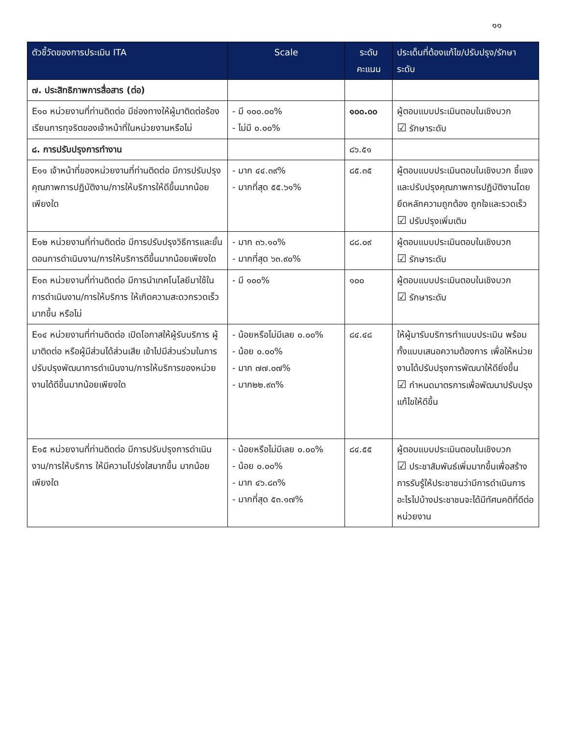๑๑
| ตัวชี้วัดของการประเมิน ITA | Scale | ระดับคะแนน | ประเด็นที่ต้องแก้ไข/ปรับปรุง/รักษาระดับ |
| --- | --- | --- | --- |
| ๗. ประสิทธิภาพการสื่อสาร (ต่อ) | | | |
| E๑๐ หน่วยงานที่ท่านติดต่อ มีช่องทางให้ผู้มาติดต่อร้องเรียนการทุจริตของเจ้าหน้าที่ในหน่วยงานหรือไม่ | - มี ๑๐๐.๐๐% - ไม่มี ๐.๐๐% | ๑๐๐.๐๐ | ผู้ตอบแบบประเมินตอบในเชิงบวก ☑ รักษาระดับ |
| ๘. การปรับปรุงการทำงาน | | ๘๖.๕๑ | |
| E๑๑ เจ้าหน้าที่ของหน่วยงานที่ท่านติดต่อ มีการปรับปรุงคุณภาพการปฏิบัติงาน/การให้บริการให้ดีขึ้นมากน้อยเพียงใด | - มาก ๔๔.๓๙% - มากที่สุด ๕๕.๖๑% | ๘๕.๓๕ | ผู้ตอบแบบประเมินตอบในเชิงบวก ชี้แจงและปรับปรุงคุณภาพการปฏิบัติงานโดยยึดหลักความถูกต้อง ถูกใจและรวดเร็ว ☑ ปรับปรุงเพิ่มเติม |
| E๑๒ หน่วยงานที่ท่านติดต่อ มีการปรับปรุงวิธีการและขั้นตอนการดำเนินงาน/การให้บริการดีขึ้นมากน้อยเพียงใด | - มาก ๓๖.๑๐% - มากที่สุด ๖๓.๙๐% | ๘๘.๐๙ | ผู้ตอบแบบประเมินตอบในเชิงบวก ☑ รักษาระดับ |
| E๑๓ หน่วยงานที่ท่านติดต่อ มีการนำเทคโนโลยีมาใช้ในการดำเนินงาน/การให้บริการ ให้เกิดความสะดวกรวดเร็วมากขึ้น หรือไม่ | - มี ๑๐๐% | ๑๐๐ | ผู้ตอบแบบประเมินตอบในเชิงบวก ☑ รักษาระดับ |
| E๑๔ หน่วยงานที่ท่านติดต่อ เปิดโอกาสให้ผู้รับบริการ ผู้มาติดต่อ หรือผู้มีส่วนได้ส่วนเสีย เข้าไปมีส่วนร่วมในการปรับปรุงพัฒนาการดำเนินงาน/การให้บริการของหน่วยงานได้ดีขึ้นมากน้อยเพียงใด | - น้อยหรือไม่มีเลย ๐.๐๐% - น้อย ๐.๐๐% - มาก ๗๗.๐๗% - มาก๒๒.๙๓% | ๘๔.๔๘ | ให้ผู้มารับบริการทำแบบประเมิน พร้อมทั้งแบบเสนอความต้องการ เพื่อให้หน่วยงานได้ปรับปรุงการพัฒนาให้ดียิ่งขึ้น ☑ กำหนดมาตรการเพื่อพัฒนาปรับปรุงแก้ไขให้ดีขึ้น |
| E๑๕ หน่วยงานที่ท่านติดต่อ มีการปรับปรุงการดำเนินงาน/การให้บริการ ให้มีความโปร่งใสมากขึ้น มากน้อยเพียงใด | - น้อยหรือไม่มีเลย ๐.๐๐% - น้อย ๐.๐๐% - มาก ๔๖.๘๓% - มากที่สุด ๕๓.๑๗% | ๘๔.๕๕ | ผู้ตอบแบบประเมินตอบในเชิงบวก ☑ ประชาสัมพันธ์เพิ่มมากขึ้นเพื่อสร้างการรับรู้ให้ประชาชนว่ามีการดำเนินการอะไรไปบ้างประชาชนจะได้มีทัศนคติที่ดีต่อหน่วยงาน |